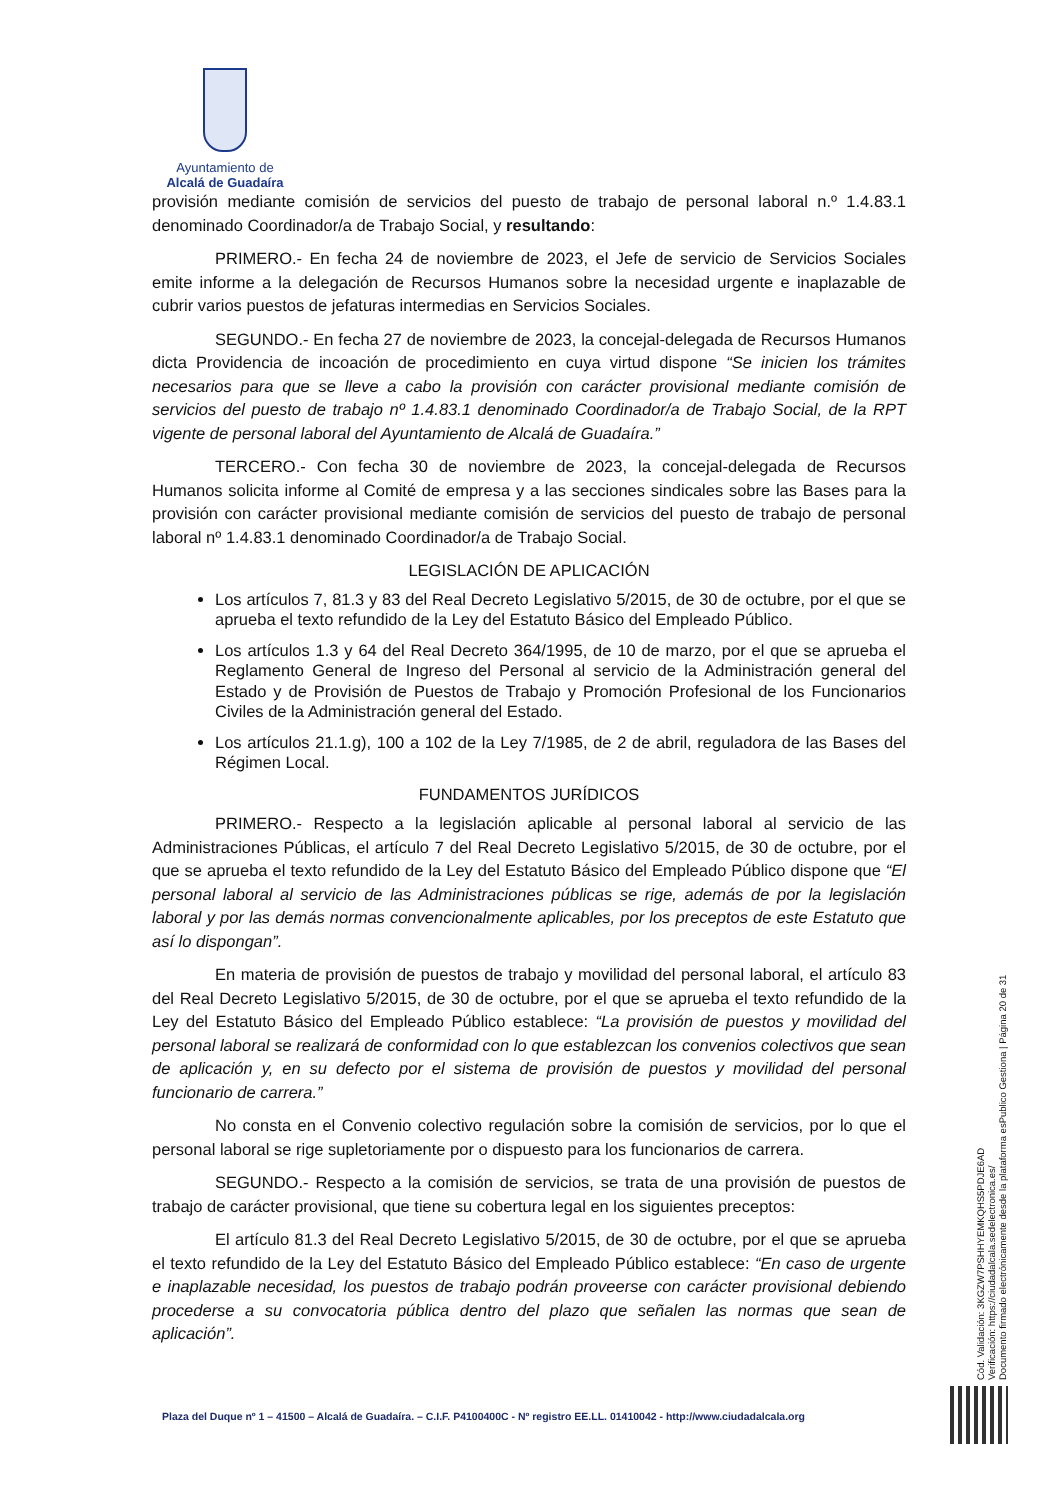Ayuntamiento de
Alcalá de Guadaíra
provisión mediante comisión de servicios del puesto de trabajo de personal laboral n.º 1.4.83.1 denominado Coordinador/a de Trabajo Social, y resultando:
PRIMERO.- En fecha 24 de noviembre de 2023, el Jefe de servicio de Servicios Sociales emite informe a la delegación de Recursos Humanos sobre la necesidad urgente e inaplazable de cubrir varios puestos de jefaturas intermedias en Servicios Sociales.
SEGUNDO.- En fecha 27 de noviembre de 2023, la concejal-delegada de Recursos Humanos dicta Providencia de incoación de procedimiento en cuya virtud dispone “Se inicien los trámites necesarios para que se lleve a cabo la provisión con carácter provisional mediante comisión de servicios del puesto de trabajo nº 1.4.83.1 denominado Coordinador/a de Trabajo Social, de la RPT vigente de personal laboral del Ayuntamiento de Alcalá de Guadaíra.”
TERCERO.- Con fecha 30 de noviembre de 2023, la concejal-delegada de Recursos Humanos solicita informe al Comité de empresa y a las secciones sindicales sobre las Bases para la provisión con carácter provisional mediante comisión de servicios del puesto de trabajo de personal laboral nº 1.4.83.1 denominado Coordinador/a de Trabajo Social.
LEGISLACIÓN DE APLICACIÓN
Los artículos 7, 81.3 y 83 del Real Decreto Legislativo 5/2015, de 30 de octubre, por el que se aprueba el texto refundido de la Ley del Estatuto Básico del Empleado Público.
Los artículos 1.3 y 64 del Real Decreto 364/1995, de 10 de marzo, por el que se aprueba el Reglamento General de Ingreso del Personal al servicio de la Administración general del Estado y de Provisión de Puestos de Trabajo y Promoción Profesional de los Funcionarios Civiles de la Administración general del Estado.
Los artículos 21.1.g), 100 a 102 de la Ley 7/1985, de 2 de abril, reguladora de las Bases del Régimen Local.
FUNDAMENTOS JURÍDICOS
PRIMERO.- Respecto a la legislación aplicable al personal laboral al servicio de las Administraciones Públicas, el artículo 7 del Real Decreto Legislativo 5/2015, de 30 de octubre, por el que se aprueba el texto refundido de la Ley del Estatuto Básico del Empleado Público dispone que “El personal laboral al servicio de las Administraciones públicas se rige, además de por la legislación laboral y por las demás normas convencionalmente aplicables, por los preceptos de este Estatuto que así lo dispongan”.
En materia de provisión de puestos de trabajo y movilidad del personal laboral, el artículo 83 del Real Decreto Legislativo 5/2015, de 30 de octubre, por el que se aprueba el texto refundido de la Ley del Estatuto Básico del Empleado Público establece: “La provisión de puestos y movilidad del personal laboral se realizará de conformidad con lo que establezcan los convenios colectivos que sean de aplicación y, en su defecto por el sistema de provisión de puestos y movilidad del personal funcionario de carrera.”
No consta en el Convenio colectivo regulación sobre la comisión de servicios, por lo que el personal laboral se rige supletoriamente por o dispuesto para los funcionarios de carrera.
SEGUNDO.- Respecto a la comisión de servicios, se trata de una provisión de puestos de trabajo de carácter provisional, que tiene su cobertura legal en los siguientes preceptos:
El artículo 81.3 del Real Decreto Legislativo 5/2015, de 30 de octubre, por el que se aprueba el texto refundido de la Ley del Estatuto Básico del Empleado Público establece: “En caso de urgente e inaplazable necesidad, los puestos de trabajo podrán proveerse con carácter provisional debiendo procederse a su convocatoria pública dentro del plazo que señalen las normas que sean de aplicación”.
Cód. Validación: 3KGZW7PSHHYEMKQHS5PDJE6AD
Verificación: https://ciudadalcala.sedelectronica.es/
Documento firmado electrónicamente desde la plataforma esPublico Gestiona | Página 20 de 31
Plaza del Duque nº 1 – 41500 – Alcalá de Guadaíra. – C.I.F. P4100400C - Nº registro EE.LL. 01410042 - http://www.ciudadalcala.org